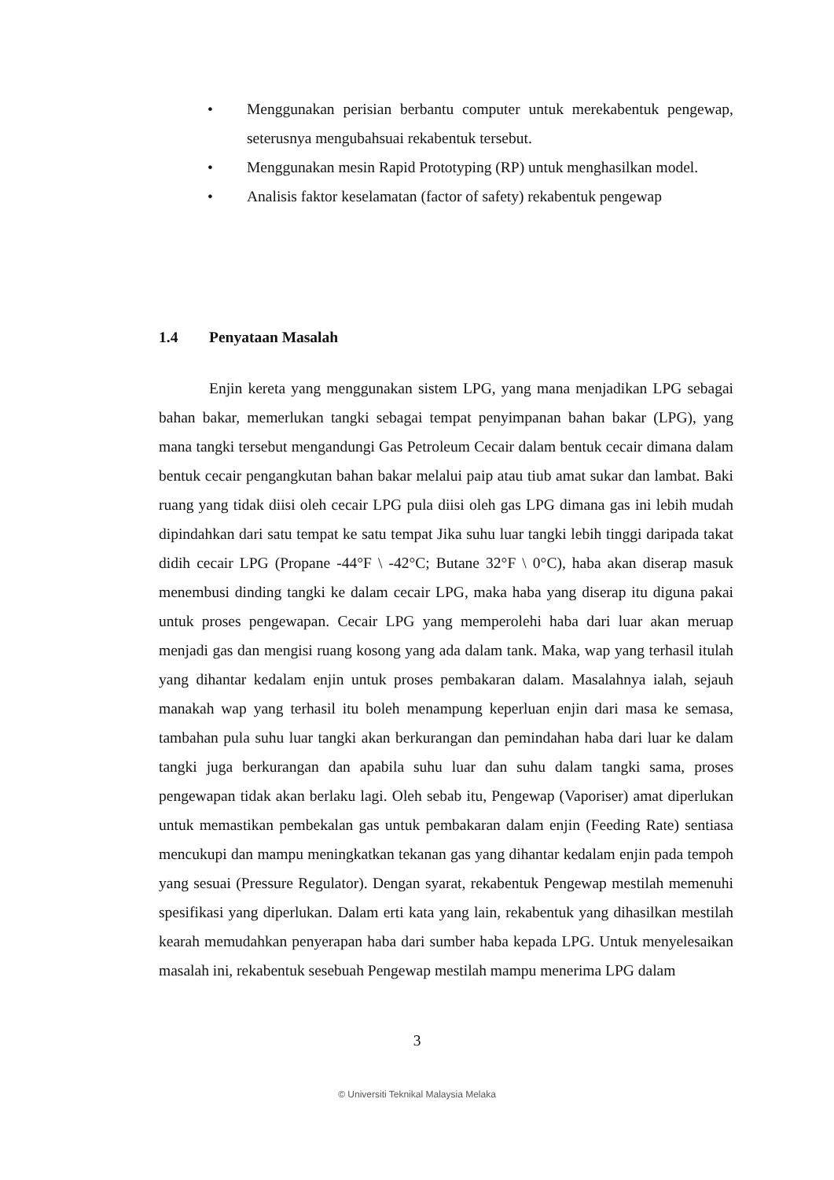• Menggunakan perisian berbantu computer untuk merekabentuk pengewap, seterusnya mengubahsuai rekabentuk tersebut.
• Menggunakan mesin Rapid Prototyping (RP) untuk menghasilkan model.
• Analisis faktor keselamatan (factor of safety) rekabentuk pengewap
1.4 Penyataan Masalah
Enjin kereta yang menggunakan sistem LPG, yang mana menjadikan LPG sebagai bahan bakar, memerlukan tangki sebagai tempat penyimpanan bahan bakar (LPG), yang mana tangki tersebut mengandungi Gas Petroleum Cecair dalam bentuk cecair dimana dalam bentuk cecair pengangkutan bahan bakar melalui paip atau tiub amat sukar dan lambat. Baki ruang yang tidak diisi oleh cecair LPG pula diisi oleh gas LPG dimana gas ini lebih mudah dipindahkan dari satu tempat ke satu tempat Jika suhu luar tangki lebih tinggi daripada takat didih cecair LPG (Propane -44°F \ -42°C; Butane 32°F \ 0°C), haba akan diserap masuk menembusi dinding tangki ke dalam cecair LPG, maka haba yang diserap itu diguna pakai untuk proses pengewapan. Cecair LPG yang memperolehi haba dari luar akan meruap menjadi gas dan mengisi ruang kosong yang ada dalam tank. Maka, wap yang terhasil itulah yang dihantar kedalam enjin untuk proses pembakaran dalam. Masalahnya ialah, sejauh manakah wap yang terhasil itu boleh menampung keperluan enjin dari masa ke semasa, tambahan pula suhu luar tangki akan berkurangan dan pemindahan haba dari luar ke dalam tangki juga berkurangan dan apabila suhu luar dan suhu dalam tangki sama, proses pengewapan tidak akan berlaku lagi. Oleh sebab itu, Pengewap (Vaporiser) amat diperlukan untuk memastikan pembekalan gas untuk pembakaran dalam enjin (Feeding Rate) sentiasa mencukupi dan mampu meningkatkan tekanan gas yang dihantar kedalam enjin pada tempoh yang sesuai (Pressure Regulator). Dengan syarat, rekabentuk Pengewap mestilah memenuhi spesifikasi yang diperlukan. Dalam erti kata yang lain, rekabentuk yang dihasilkan mestilah kearah memudahkan penyerapan haba dari sumber haba kepada LPG. Untuk menyelesaikan masalah ini, rekabentuk sesebuah Pengewap mestilah mampu menerima LPG dalam
3
© Universiti Teknikal Malaysia Melaka